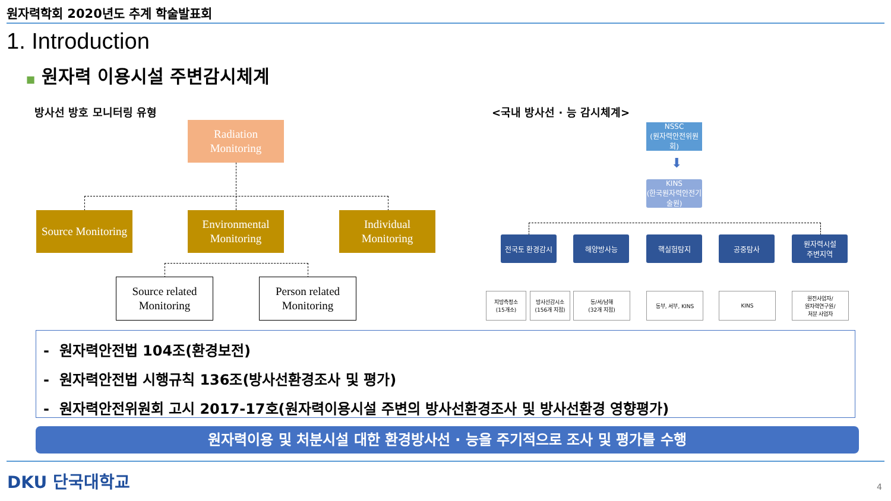원자력학회 2020년도 추계 학술발표회
1. Introduction
■ 원자력 이용시설 주변감시체계
방사선 방호 모니터링 유형 <국내 방사선 · 능 감시체계>
Radiation Monitoring
Source Monitoring
Environmental Monitoring
Individual Monitoring
Source related Monitoring
Person related Monitoring
NSSC
(원자력안전위원회)
⬇
KINS
(한국원자력안전기술원)
전국토 환경감시 해양방사능 핵실험탐지 공중탐사
원자력시설
주변지역
지방측정소
(15개소)
방사선감시소
(156개 지점)
동/서/남해
(32개 지점)
동부, 서부, KINS KINS
원전사업자/
원자력연구원/
처분 사업자
- 원자력안전법 104조(환경보전)
- 원자력안전법 시행규칙 136조(방사선환경조사 및 평가)
- 원자력안전위원회 고시 2017-17호(원자력이용시설 주변의 방사선환경조사 및 방사선환경 영향평가)
원자력이용 및 처분시설 대한 환경방사선 · 능을 주기적으로 조사 및 평가를 수행
DKU 단국대학교 4